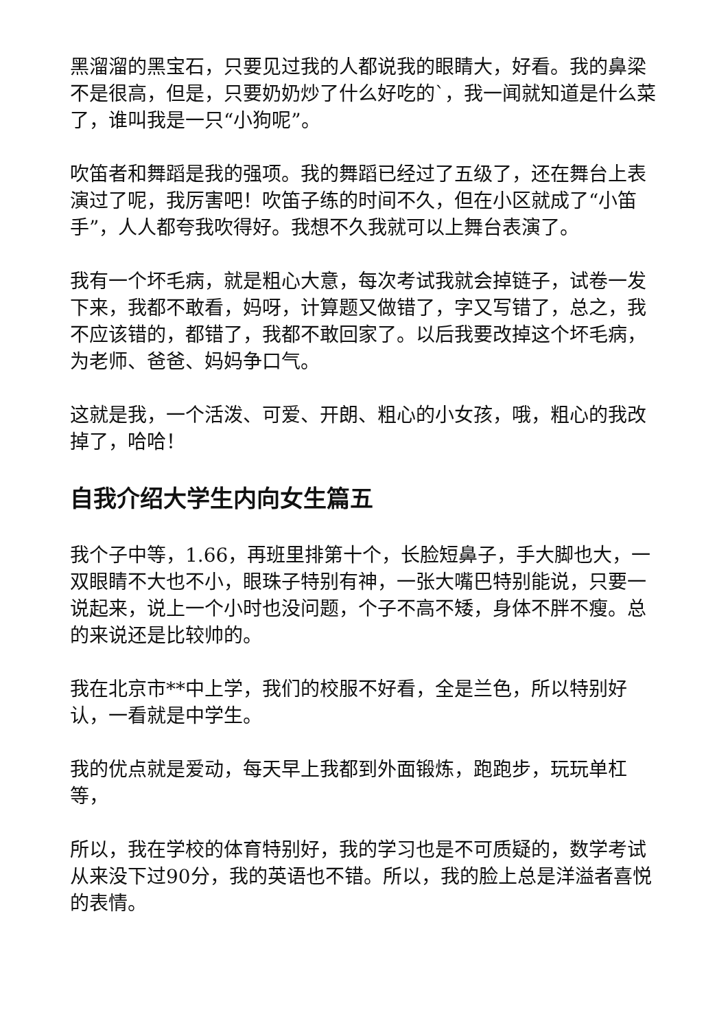黑溜溜的黑宝石，只要见过我的人都说我的眼睛大，好看。我的鼻梁不是很高，但是，只要奶奶炒了什么好吃的`，我一闻就知道是什么菜了，谁叫我是一只“小狗呢”。
吹笛者和舞蹈是我的强项。我的舞蹈已经过了五级了，还在舞台上表演过了呢，我厉害吧！吹笛子练的时间不久，但在小区就成了“小笛手”，人人都夸我吹得好。我想不久我就可以上舞台表演了。
我有一个坏毛病，就是粗心大意，每次考试我就会掉链子，试卷一发下来，我都不敢看，妈呀，计算题又做错了，字又写错了，总之，我不应该错的，都错了，我都不敢回家了。以后我要改掉这个坏毛病，为老师、爸爸、妈妈争口气。
这就是我，一个活泼、可爱、开朗、粗心的小女孩，哦，粗心的我改掉了，哈哈！
自我介绍大学生内向女生篇五
我个子中等，1.66，再班里排第十个，长脸短鼻子，手大脚也大，一双眼睛不大也不小，眼珠子特别有神，一张大嘴巴特别能说，只要一说起来，说上一个小时也没问题，个子不高不矮，身体不胖不瘦。总的来说还是比较帅的。
我在北京市**中上学，我们的校服不好看，全是兰色，所以特别好认，一看就是中学生。
我的优点就是爱动，每天早上我都到外面锻炼，跑跑步，玩玩单杠等，
所以，我在学校的体育特别好，我的学习也是不可质疑的，数学考试从来没下过90分，我的英语也不错。所以，我的脸上总是洋溢者喜悦的表情。